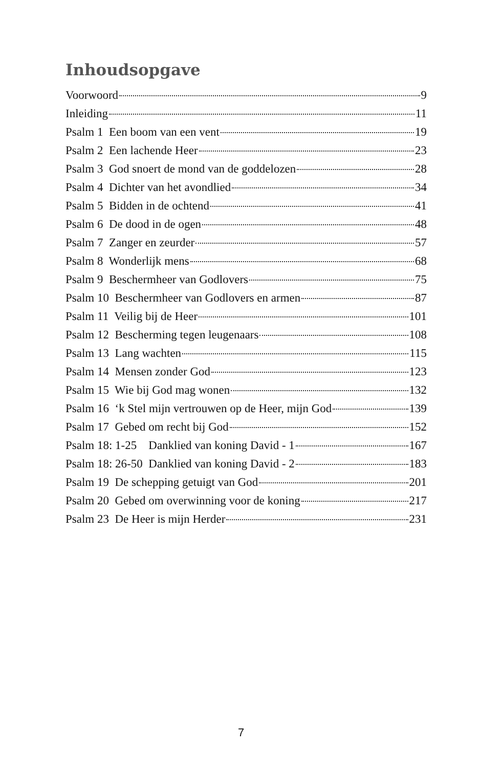Inhoudsopgave
Voorwoord 9
Inleiding 11
Psalm 1 Een boom van een vent 19
Psalm 2 Een lachende Heer 23
Psalm 3 God snoert de mond van de goddelozen 28
Psalm 4 Dichter van het avondlied 34
Psalm 5 Bidden in de ochtend 41
Psalm 6 De dood in de ogen 48
Psalm 7 Zanger en zeurder 57
Psalm 8 Wonderlijk mens 68
Psalm 9 Beschermheer van Godlovers 75
Psalm 10 Beschermheer van Godlovers en armen 87
Psalm 11 Veilig bij de Heer 101
Psalm 12 Bescherming tegen leugenaars 108
Psalm 13 Lang wachten 115
Psalm 14 Mensen zonder God 123
Psalm 15 Wie bij God mag wonen 132
Psalm 16 ‘k Stel mijn vertrouwen op de Heer, mijn God 139
Psalm 17 Gebed om recht bij God 152
Psalm 18: 1-25 Danklied van koning David - 1 167
Psalm 18: 26-50 Danklied van koning David - 2 183
Psalm 19 De schepping getuigt van God 201
Psalm 20 Gebed om overwinning voor de koning 217
Psalm 23 De Heer is mijn Herder 231
7